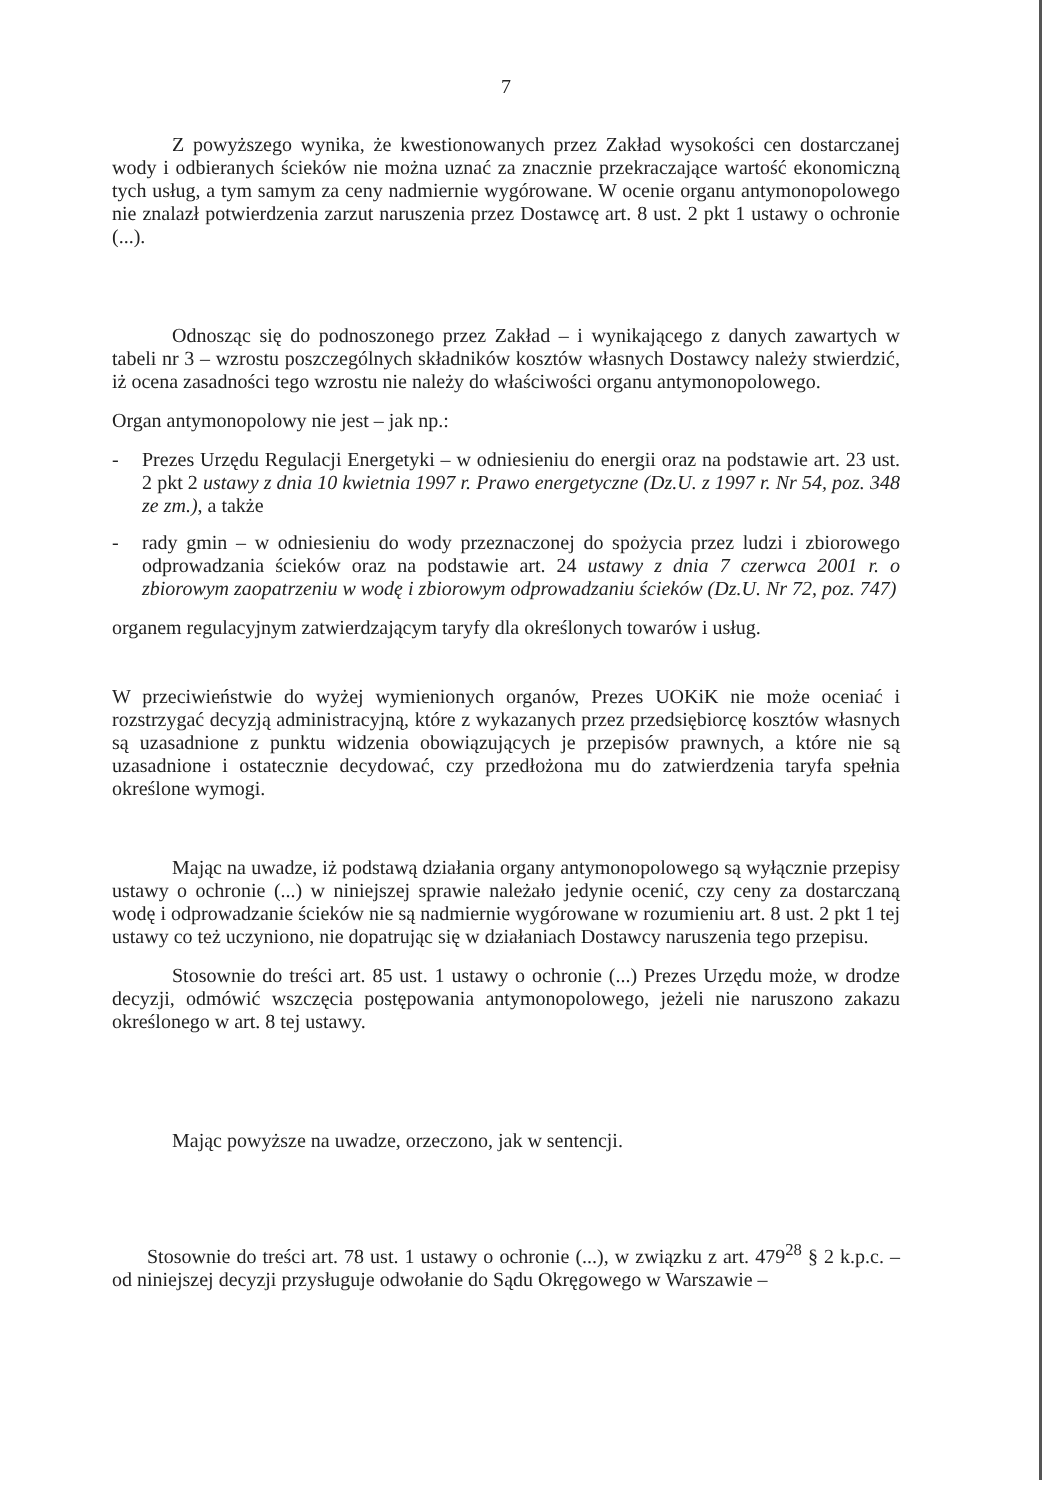7
Z powyższego wynika, że kwestionowanych przez Zakład wysokości cen dostarczanej wody i odbieranych ścieków nie można uznać za znacznie przekraczające wartość ekonomiczną tych usług, a tym samym za ceny nadmiernie wygórowane. W ocenie organu antymonopolowego nie znalazł potwierdzenia zarzut naruszenia przez Dostawcę art. 8 ust. 2 pkt 1 ustawy o ochronie (...).
Odnosząc się do podnoszonego przez Zakład – i wynikającego z danych zawartych w tabeli nr 3 – wzrostu poszczególnych składników kosztów własnych Dostawcy należy stwierdzić, iż ocena zasadności tego wzrostu nie należy do właściwości organu antymonopolowego.
Organ antymonopolowy nie jest – jak np.:
- Prezes Urzędu Regulacji Energetyki – w odniesieniu do energii oraz na podstawie art. 23 ust. 2 pkt 2 ustawy z dnia 10 kwietnia 1997 r. Prawo energetyczne (Dz.U. z 1997 r. Nr 54, poz. 348 ze zm.), a także
- rady gmin – w odniesieniu do wody przeznaczonej do spożycia przez ludzi i zbiorowego odprowadzania ścieków oraz na podstawie art. 24 ustawy z dnia 7 czerwca 2001 r. o zbiorowym zaopatrzeniu w wodę i zbiorowym odprowadzaniu ścieków (Dz.U. Nr 72, poz. 747)
organem regulacyjnym zatwierdzającym taryfy dla określonych towarów i usług.
W przeciwieństwie do wyżej wymienionych organów, Prezes UOKiK nie może oceniać i rozstrzygać decyzją administracyjną, które z wykazanych przez przedsiębiorcę kosztów własnych są uzasadnione z punktu widzenia obowiązujących je przepisów prawnych, a które nie są uzasadnione i ostatecznie decydować, czy przedłożona mu do zatwierdzenia taryfa spełnia określone wymogi.
Mając na uwadze, iż podstawą działania organy antymonopolowego są wyłącznie przepisy ustawy o ochronie (...) w niniejszej sprawie należało jedynie ocenić, czy ceny za dostarczaną wodę i odprowadzanie ścieków nie są nadmiernie wygórowane w rozumieniu art. 8 ust. 2 pkt 1 tej ustawy co też uczyniono, nie dopatrując się w działaniach Dostawcy naruszenia tego przepisu.
Stosownie do treści art. 85 ust. 1 ustawy o ochronie (...) Prezes Urzędu może, w drodze decyzji, odmówić wszczęcia postępowania antymonopolowego, jeżeli nie naruszono zakazu określonego w art. 8 tej ustawy.
Mając powyższe na uwadze, orzeczono, jak w sentencji.
Stosownie do treści art. 78 ust. 1 ustawy o ochronie (...), w związku z art. 479<sup>28</sup> § 2 k.p.c. – od niniejszej decyzji przysługuje odwołanie do Sądu Okręgowego w Warszawie –